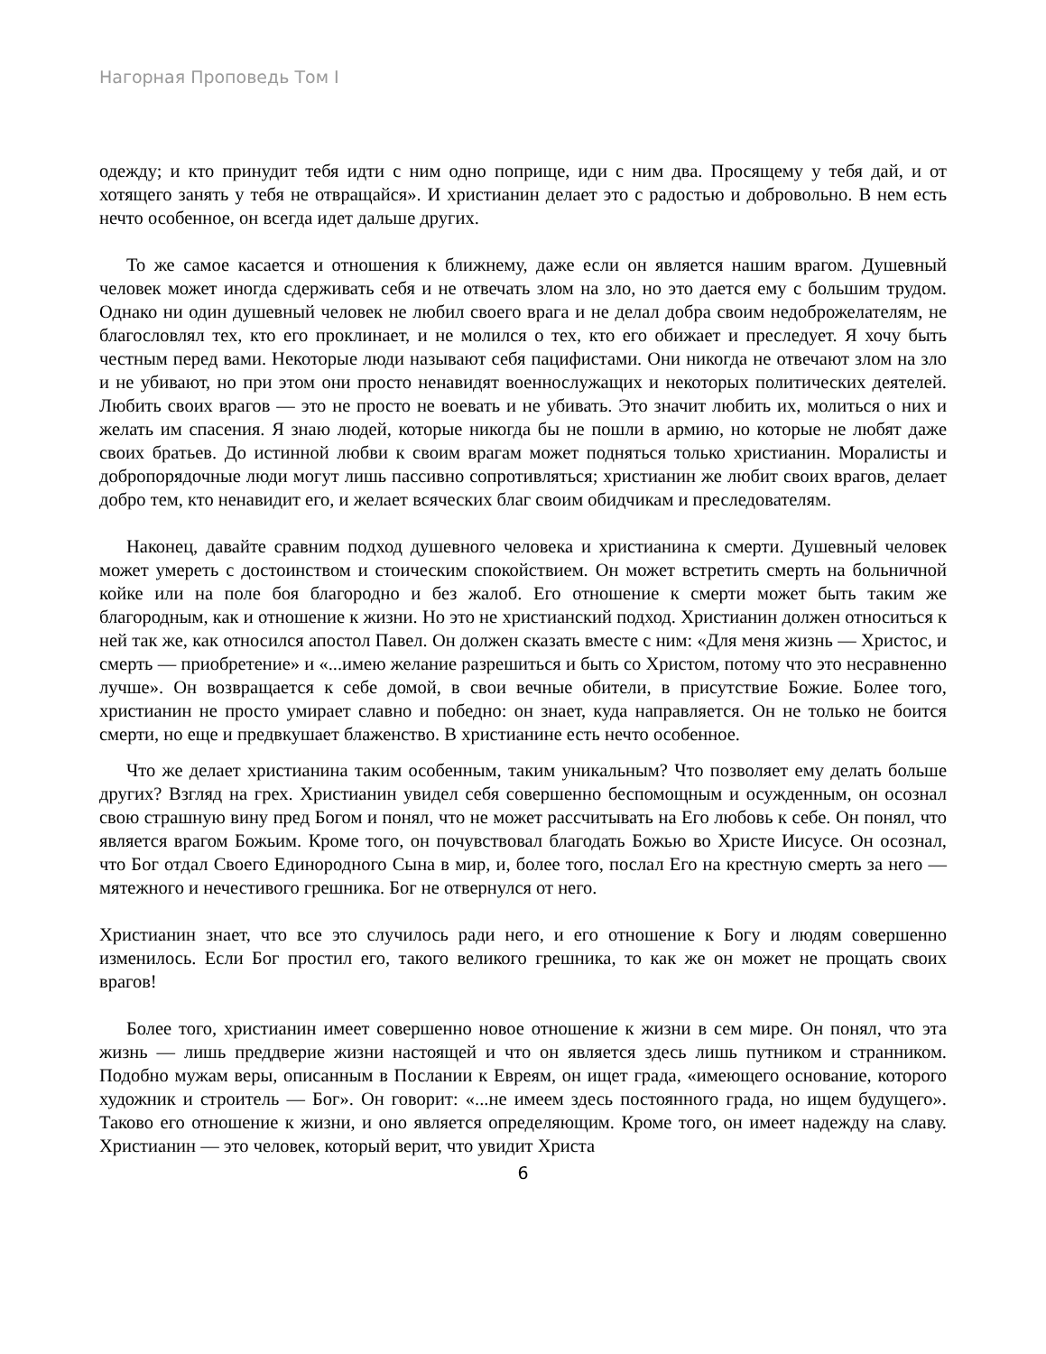Нагорная Проповедь Том I
одежду; и кто принудит тебя идти с ним одно поприще, иди с ним два. Просящему у тебя дай, и от хотящего занять у тебя не отвращайся». И христианин делает это с радостью и добровольно. В нем есть нечто особенное, он всегда идет дальше других.
То же самое касается и отношения к ближнему, даже если он является нашим врагом. Душевный человек может иногда сдерживать себя и не отвечать злом на зло, но это дается ему с большим трудом. Однако ни один душевный человек не любил своего врага и не делал добра своим недоброжелателям, не благословлял тех, кто его проклинает, и не молился о тех, кто его обижает и преследует. Я хочу быть честным перед вами. Некоторые люди называют себя пацифистами. Они никогда не отвечают злом на зло и не убивают, но при этом они просто ненавидят военнослужащих и некоторых политических деятелей. Любить своих врагов — это не просто не воевать и не убивать. Это значит любить их, молиться о них и желать им спасения. Я знаю людей, которые никогда бы не пошли в армию, но которые не любят даже своих братьев. До истинной любви к своим врагам может подняться только христианин. Моралисты и добропорядочные люди могут лишь пассивно сопротивляться; христианин же любит своих врагов, делает добро тем, кто ненавидит его, и желает всяческих благ своим обидчикам и преследователям.
Наконец, давайте сравним подход душевного человека и христианина к смерти. Душевный человек может умереть с достоинством и стоическим спокойствием. Он может встретить смерть на больничной койке или на поле боя благородно и без жалоб. Его отношение к смерти может быть таким же благородным, как и отношение к жизни. Но это не христианский подход. Христианин должен относиться к ней так же, как относился апостол Павел. Он должен сказать вместе с ним: «Для меня жизнь — Христос, и смерть — приобретение» и «...имею желание разрешиться и быть со Христом, потому что это несравненно лучше». Он возвращается к себе домой, в свои вечные обители, в присутствие Божие. Более того, христианин не просто умирает славно и победно: он знает, куда направляется. Он не только не боится смерти, но еще и предвкушает блаженство. В христианине есть нечто особенное.
Что же делает христианина таким особенным, таким уникальным? Что позволяет ему делать больше других? Взгляд на грех. Христианин увидел себя совершенно беспомощным и осужденным, он осознал свою страшную вину пред Богом и понял, что не может рассчитывать на Его любовь к себе. Он понял, что является врагом Божьим. Кроме того, он почувствовал благодать Божью во Христе Иисусе. Он осознал, что Бог отдал Своего Единородного Сына в мир, и, более того, послал Его на крестную смерть за него — мятежного и нечестивого грешника. Бог не отвернулся от него.
Христианин знает, что все это случилось ради него, и его отношение к Богу и людям совершенно изменилось. Если Бог простил его, такого великого грешника, то как же он может не прощать своих врагов!
Более того, христианин имеет совершенно новое отношение к жизни в сем мире. Он понял, что эта жизнь — лишь преддверие жизни настоящей и что он является здесь лишь путником и странником. Подобно мужам веры, описанным в Послании к Евреям, он ищет града, «имеющего основание, которого художник и строитель — Бог». Он говорит: «...не имеем здесь постоянного града, но ищем будущего». Таково его отношение к жизни, и оно является определяющим. Кроме того, он имеет надежду на славу. Христианин — это человек, который верит, что увидит Христа
6